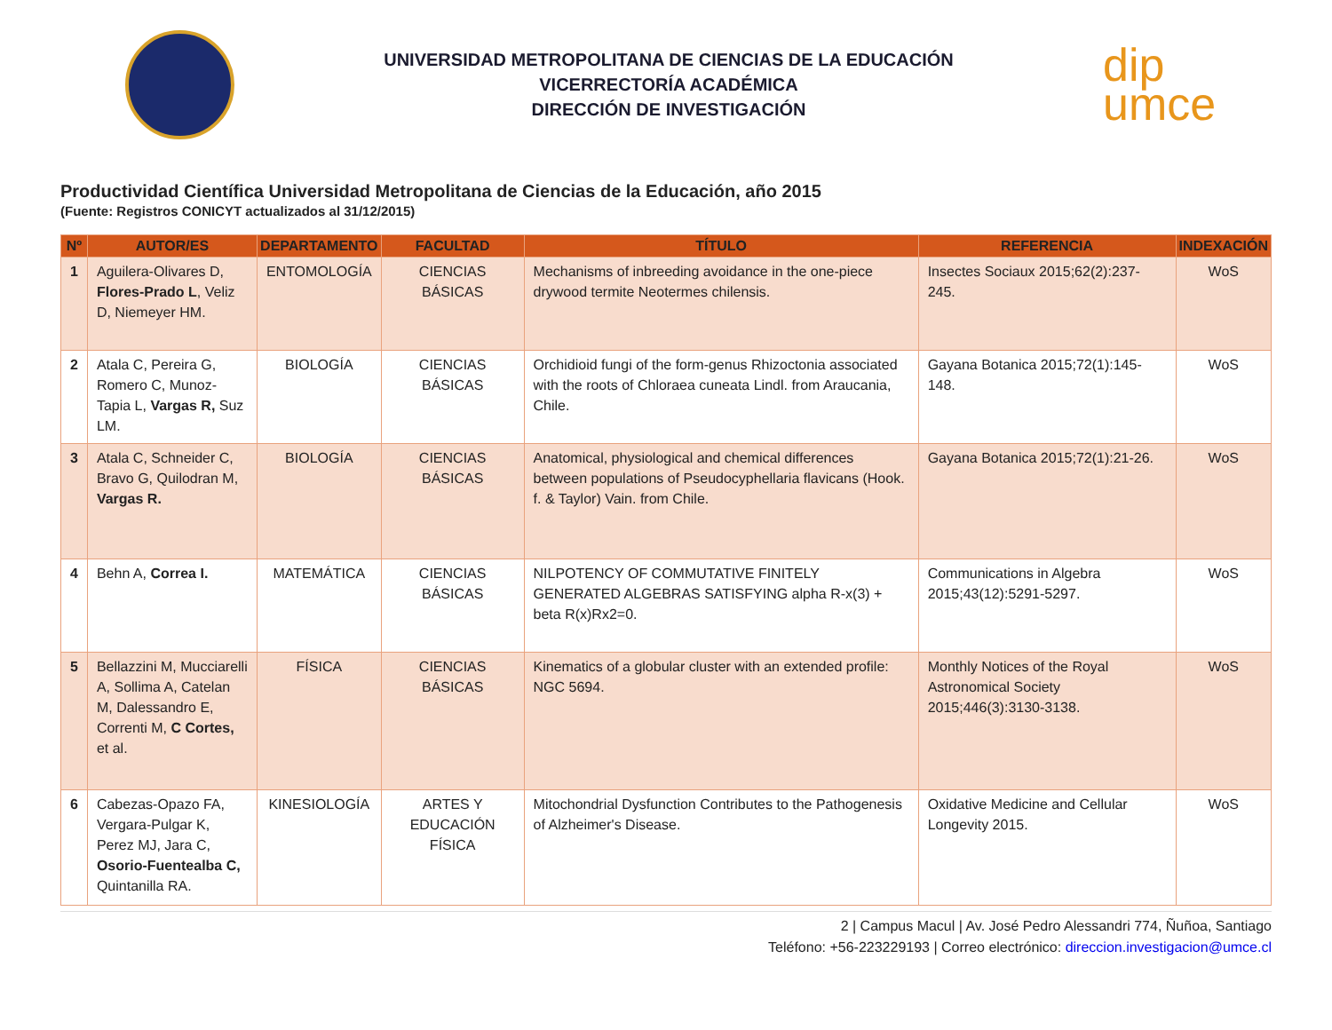UNIVERSIDAD METROPOLITANA DE CIENCIAS DE LA EDUCACIÓN
VICERRECTORÍA ACADÉMICA
DIRECCIÓN DE INVESTIGACIÓN
dip
umce
Productividad Científica Universidad Metropolitana de Ciencias de la Educación, año 2015
(Fuente: Registros CONICYT actualizados al 31/12/2015)
| Nº | AUTOR/ES | DEPARTAMENTO | FACULTAD | TÍTULO | REFERENCIA | INDEXACIÓN |
| --- | --- | --- | --- | --- | --- | --- |
| 1 | Aguilera-Olivares D, Flores-Prado L , Veliz D, Niemeyer HM. | ENTOMOLOGÍA | CIENCIAS BÁSICAS | Mechanisms of inbreeding avoidance in the one-piece drywood termite Neotermes chilensis. | Insectes Sociaux 2015;62(2):237-245. | WoS |
| 2 | Atala C, Pereira G, Romero C, Munoz-Tapia L, Vargas R, Suz LM. | BIOLOGÍA | CIENCIAS BÁSICAS | Orchidioid fungi of the form-genus Rhizoctonia associated with the roots of Chloraea cuneata Lindl. from Araucania, Chile. | Gayana Botanica 2015;72(1):145-148. | WoS |
| 3 | Atala C, Schneider C, Bravo G, Quilodran M, Vargas R. | BIOLOGÍA | CIENCIAS BÁSICAS | Anatomical, physiological and chemical differences between populations of Pseudocyphellaria flavicans (Hook. f. & Taylor) Vain. from Chile. | Gayana Botanica 2015;72(1):21-26. | WoS |
| 4 | Behn A, Correa I. | MATEMÁTICA | CIENCIAS BÁSICAS | NILPOTENCY OF COMMUTATIVE FINITELY GENERATED ALGEBRAS SATISFYING alpha R-x(3) + beta R(x)Rx2=0. | Communications in Algebra 2015;43(12):5291-5297. | WoS |
| 5 | Bellazzini M, Mucciarelli A, Sollima A, Catelan M, Dalessandro E, Correnti M, C Cortes, et al. | FÍSICA | CIENCIAS BÁSICAS | Kinematics of a globular cluster with an extended profile: NGC 5694. | Monthly Notices of the Royal Astronomical Society 2015;446(3):3130-3138. | WoS |
| 6 | Cabezas-Opazo FA, Vergara-Pulgar K, Perez MJ, Jara C, Osorio-Fuentealba C, Quintanilla RA. | KINESIOLOGÍA | ARTES Y EDUCACIÓN FÍSICA | Mitochondrial Dysfunction Contributes to the Pathogenesis of Alzheimer's Disease. | Oxidative Medicine and Cellular Longevity 2015. | WoS |
2 | Campus Macul | Av. José Pedro Alessandri 774, Ñuñoa, Santiago
Teléfono: +56-223229193 | Correo electrónico: direccion.investigacion@umce.cl